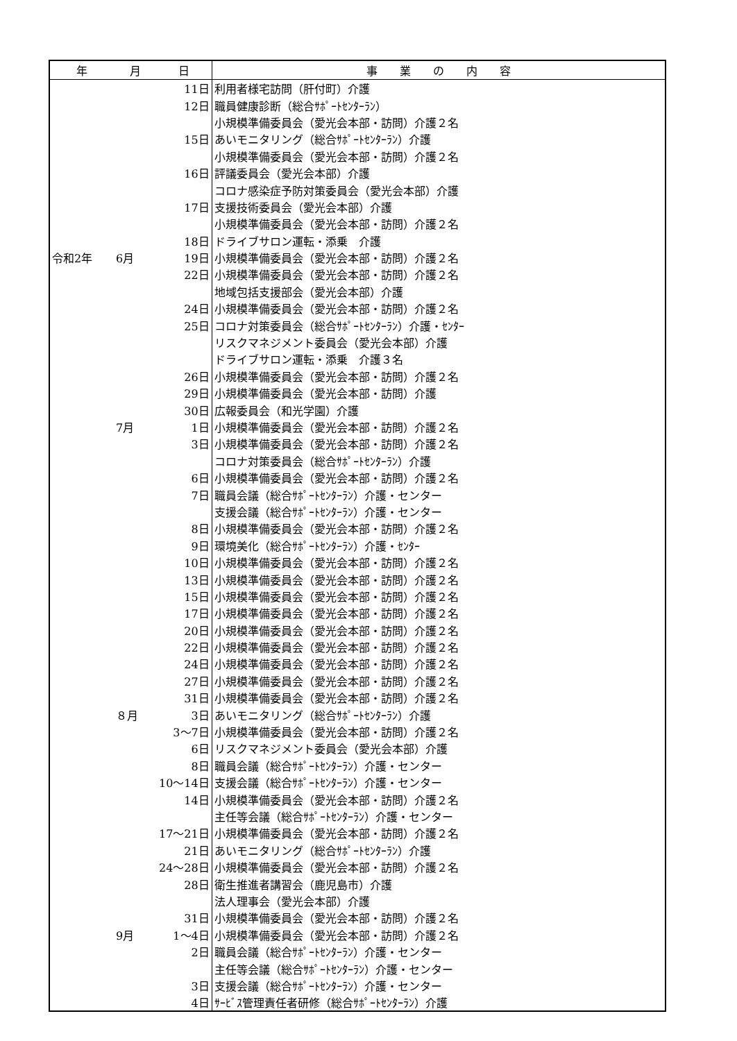| 年 | 月 | 日 | 事 業 の 内 容 |
| --- | --- | --- | --- |
| | | 11日 | 利用者様宅訪問（肝付町）介護 |
| | | 12日 | 職員健康診断（総合ｻﾎﾟｰﾄｾﾝﾀｰﾗﾝ） |
| | | | 小規模準備委員会（愛光会本部・訪問）介護２名 |
| | | 15日 | あいモニタリング（総合ｻﾎﾟｰﾄｾﾝﾀｰﾗﾝ）介護 |
| | | | 小規模準備委員会（愛光会本部・訪問）介護２名 |
| | | 16日 | 評議委員会（愛光会本部）介護 |
| | | | コロナ感染症予防対策委員会（愛光会本部）介護 |
| | | 17日 | 支援技術委員会（愛光会本部）介護 |
| | | | 小規模準備委員会（愛光会本部・訪問）介護２名 |
| | | 18日 | ドライブサロン運転・添乗 介護 |
| 令和2年 | 6月 | 19日 | 小規模準備委員会（愛光会本部・訪問）介護２名 |
| | | 22日 | 小規模準備委員会（愛光会本部・訪問）介護２名 |
| | | | 地域包括支援部会（愛光会本部）介護 |
| | | 24日 | 小規模準備委員会（愛光会本部・訪問）介護２名 |
| | | 25日 | コロナ対策委員会（総合ｻﾎﾟｰﾄｾﾝﾀｰﾗﾝ）介護・ｾﾝﾀｰ |
| | | | リスクマネジメント委員会（愛光会本部）介護 |
| | | | ドライブサロン運転・添乗 介護３名 |
| | | 26日 | 小規模準備委員会（愛光会本部・訪問）介護２名 |
| | | 29日 | 小規模準備委員会（愛光会本部・訪問）介護 |
| | | 30日 | 広報委員会（和光学園）介護 |
| | 7月 | 1日 | 小規模準備委員会（愛光会本部・訪問）介護２名 |
| | | 3日 | 小規模準備委員会（愛光会本部・訪問）介護２名 |
| | | | コロナ対策委員会（総合ｻﾎﾟｰﾄｾﾝﾀｰﾗﾝ）介護 |
| | | 6日 | 小規模準備委員会（愛光会本部・訪問）介護２名 |
| | | 7日 | 職員会議（総合ｻﾎﾟｰﾄｾﾝﾀｰﾗﾝ）介護・センター |
| | | | 支援会議（総合ｻﾎﾟｰﾄｾﾝﾀｰﾗﾝ）介護・センター |
| | | 8日 | 小規模準備委員会（愛光会本部・訪問）介護２名 |
| | | 9日 | 環境美化（総合ｻﾎﾟｰﾄｾﾝﾀｰﾗﾝ）介護・ｾﾝﾀｰ |
| | | 10日 | 小規模準備委員会（愛光会本部・訪問）介護２名 |
| | | 13日 | 小規模準備委員会（愛光会本部・訪問）介護２名 |
| | | 15日 | 小規模準備委員会（愛光会本部・訪問）介護２名 |
| | | 17日 | 小規模準備委員会（愛光会本部・訪問）介護２名 |
| | | 20日 | 小規模準備委員会（愛光会本部・訪問）介護２名 |
| | | 22日 | 小規模準備委員会（愛光会本部・訪問）介護２名 |
| | | 24日 | 小規模準備委員会（愛光会本部・訪問）介護２名 |
| | | 27日 | 小規模準備委員会（愛光会本部・訪問）介護２名 |
| | | 31日 | 小規模準備委員会（愛光会本部・訪問）介護２名 |
| | ８月 | 3日 | あいモニタリング（総合ｻﾎﾟｰﾄｾﾝﾀｰﾗﾝ）介護 |
| | | 3～7日 | 小規模準備委員会（愛光会本部・訪問）介護２名 |
| | | 6日 | リスクマネジメント委員会（愛光会本部）介護 |
| | | 8日 | 職員会議（総合ｻﾎﾟｰﾄｾﾝﾀｰﾗﾝ）介護・センター |
| | | 10～14日 | 支援会議（総合ｻﾎﾟｰﾄｾﾝﾀｰﾗﾝ）介護・センター |
| | | 14日 | 小規模準備委員会（愛光会本部・訪問）介護２名 |
| | | | 主任等会議（総合ｻﾎﾟｰﾄｾﾝﾀｰﾗﾝ）介護・センター |
| | | 17～21日 | 小規模準備委員会（愛光会本部・訪問）介護２名 |
| | | 21日 | あいモニタリング（総合ｻﾎﾟｰﾄｾﾝﾀｰﾗﾝ）介護 |
| | | 24～28日 | 小規模準備委員会（愛光会本部・訪問）介護２名 |
| | | 28日 | 衛生推進者講習会（鹿児島市）介護 |
| | | | 法人理事会（愛光会本部）介護 |
| | | 31日 | 小規模準備委員会（愛光会本部・訪問）介護２名 |
| | 9月 | 1～4日 | 小規模準備委員会（愛光会本部・訪問）介護２名 |
| | | 2日 | 職員会議（総合ｻﾎﾟｰﾄｾﾝﾀｰﾗﾝ）介護・センター |
| | | | 主任等会議（総合ｻﾎﾟｰﾄｾﾝﾀｰﾗﾝ）介護・センター |
| | | 3日 | 支援会議（総合ｻﾎﾟｰﾄｾﾝﾀｰﾗﾝ）介護・センター |
| | | 4日 | ｻｰﾋﾞｽ管理責任者研修（総合ｻﾎﾟｰﾄｾﾝﾀｰﾗﾝ）介護 |